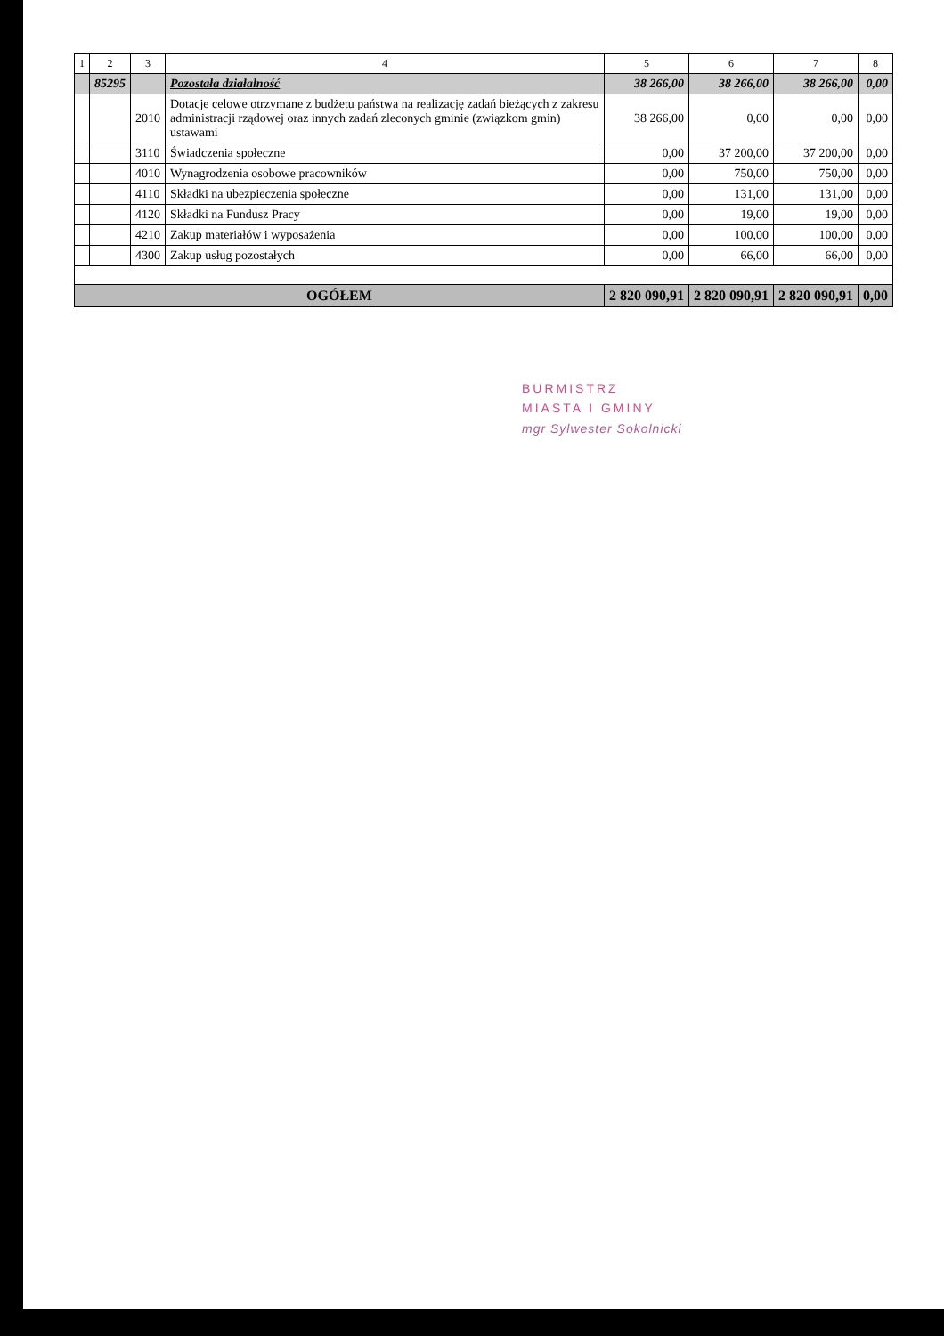| 1 | 2 | 3 | 4 | 5 | 6 | 7 | 8 |
| --- | --- | --- | --- | --- | --- | --- | --- |
| | 85295 | | Pozostała działalność | 38 266,00 | 38 266,00 | 38 266,00 | 0,00 |
| | | 2010 | Dotacje celowe otrzymane z budżetu państwa na realizację zadań bieżących z zakresu administracji rządowej oraz innych zadań zleconych gminie (związkom gmin) ustawami | 38 266,00 | 0,00 | 0,00 | 0,00 |
| | | 3110 | Świadczenia społeczne | 0,00 | 37 200,00 | 37 200,00 | 0,00 |
| | | 4010 | Wynagrodzenia osobowe pracowników | 0,00 | 750,00 | 750,00 | 0,00 |
| | | 4110 | Składki na ubezpieczenia społeczne | 0,00 | 131,00 | 131,00 | 0,00 |
| | | 4120 | Składki na Fundusz Pracy | 0,00 | 19,00 | 19,00 | 0,00 |
| | | 4210 | Zakup materiałów i wyposażenia | 0,00 | 100,00 | 100,00 | 0,00 |
| | | 4300 | Zakup usług pozostałych | 0,00 | 66,00 | 66,00 | 0,00 |
| OGÓŁEM | | | | 2 820 090,91 | 2 820 090,91 | 2 820 090,91 | 0,00 |
BURMISTRZ
MIASTA I GMINY
mgr Sylwester Sokolnicki